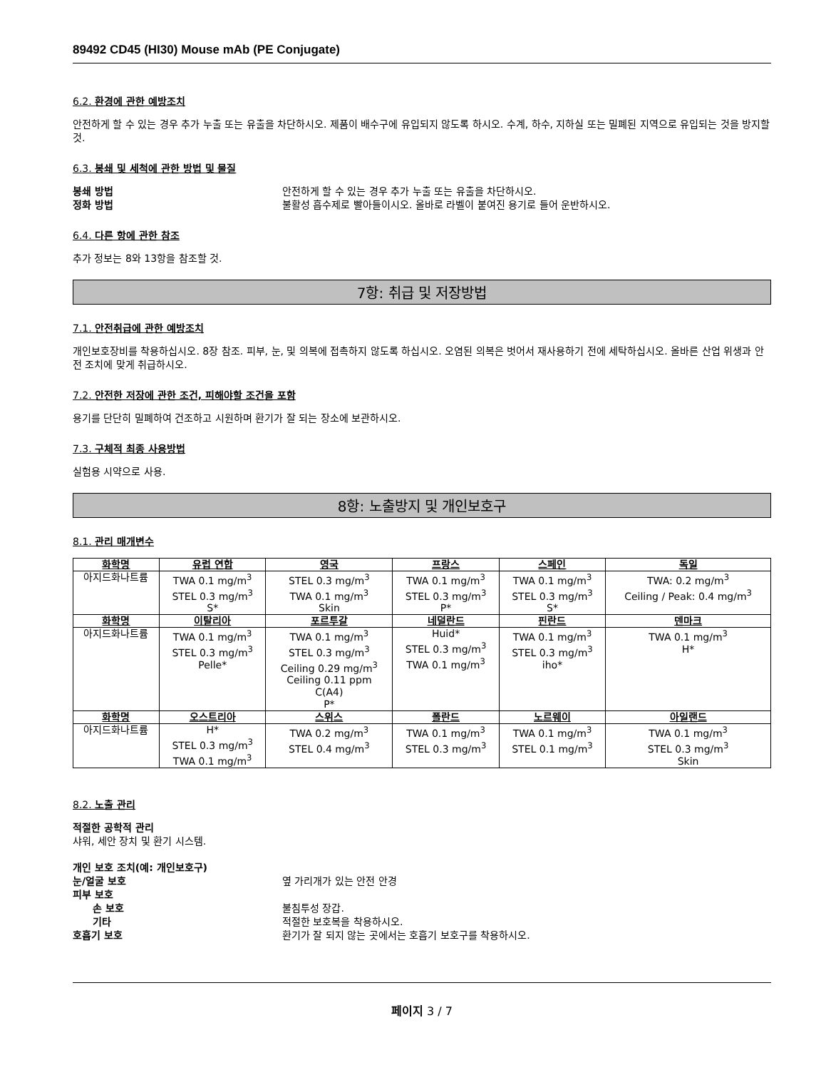89492 CD45 (HI30) Mouse mAb (PE Conjugate)
6.2. 환경에 관한 예방조치
안전하게 할 수 있는 경우 추가 누출 또는 유출을 차단하시오. 제품이 배수구에 유입되지 않도록 하시오. 수계, 하수, 지하실 또는 밀폐된 지역으로 유입되는 것을 방지할 것.
6.3. 봉쇄 및 세척에 관한 방법 및 물질
봉쇄 방법 안전하게 할 수 있는 경우 추가 누출 또는 유출을 차단하시오. 정화 방법 불활성 흡수제로 빨아들이시오. 올바로 라벨이 붙여진 용기로 들어 운반하시오.
6.4. 다른 항에 관한 참조
추가 정보는 8와 13항을 참조할 것.
7항: 취급 및 저장방법
7.1. 안전취급에 관한 예방조치
개인보호장비를 착용하십시오. 8장 참조. 피부, 눈, 및 의복에 접촉하지 않도록 하십시오. 오염된 의복은 벗어서 재사용하기 전에 세탁하십시오. 올바른 산업 위생과 안전 조치에 맞게 취급하시오.
7.2. 안전한 저장에 관한 조건, 피해야할 조건을 포함
용기를 단단히 밀폐하여 건조하고 시원하며 환기가 잘 되는 장소에 보관하시오.
7.3. 구체적 최종 사용방법
실험용 시약으로 사용.
8항: 노출방지 및 개인보호구
8.1. 관리 매개변수
| 화학명 | 유럽 연합 | 영국 | 프랑스 | 스페인 | 독일 |
| --- | --- | --- | --- | --- | --- |
| 아지드화나트륨 | TWA 0.1 mg/m<sup>3</sup> STEL 0.3 mg/m<sup>3</sup> S* | STEL 0.3 mg/m<sup>3</sup> TWA 0.1 mg/m<sup>3</sup> Skin | TWA 0.1 mg/m<sup>3</sup> STEL 0.3 mg/m<sup>3</sup> P* | TWA 0.1 mg/m<sup>3</sup> STEL 0.3 mg/m<sup>3</sup> S* | TWA: 0.2 mg/m<sup>3</sup> Ceiling / Peak: 0.4 mg/m<sup>3</sup> |
| 화학명 | 이탈리아 | 포르투갈 | 네덜란드 | 핀란드 | 덴마크 |
| 아지드화나트륨 | TWA 0.1 mg/m<sup>3</sup> STEL 0.3 mg/m<sup>3</sup> Pelle* | TWA 0.1 mg/m<sup>3</sup> STEL 0.3 mg/m<sup>3</sup> Ceiling 0.29 mg/m<sup>3</sup> Ceiling 0.11 ppm C(A4) P* | Huid* STEL 0.3 mg/m<sup>3</sup> TWA 0.1 mg/m<sup>3</sup> | TWA 0.1 mg/m<sup>3</sup> STEL 0.3 mg/m<sup>3</sup> iho* | TWA 0.1 mg/m<sup>3</sup> H* |
| 화학명 | 오스트리아 | 스위스 | 폴란드 | 노르웨이 | 아일랜드 |
| 아지드화나트륨 | H* STEL 0.3 mg/m<sup>3</sup> TWA 0.1 mg/m<sup>3</sup> | TWA 0.2 mg/m<sup>3</sup> STEL 0.4 mg/m<sup>3</sup> | TWA 0.1 mg/m<sup>3</sup> STEL 0.3 mg/m<sup>3</sup> | TWA 0.1 mg/m<sup>3</sup> STEL 0.1 mg/m<sup>3</sup> | TWA 0.1 mg/m<sup>3</sup> STEL 0.3 mg/m<sup>3</sup> Skin |
8.2. 노출 관리
적절한 공학적 관리
샤워, 세안 장치 및 환기 시스템.
개인 보호 조치(예: 개인보호구) 눈/얼굴 보호 옆 가리개가 있는 안전 안경 피부 보호 손 보호 불침투성 장갑. 기타 적절한 보호복을 착용하시오. 호흡기 보호 환기가 잘 되지 않는 곳에서는 호흡기 보호구를 착용하시오.
페이지 3 / 7